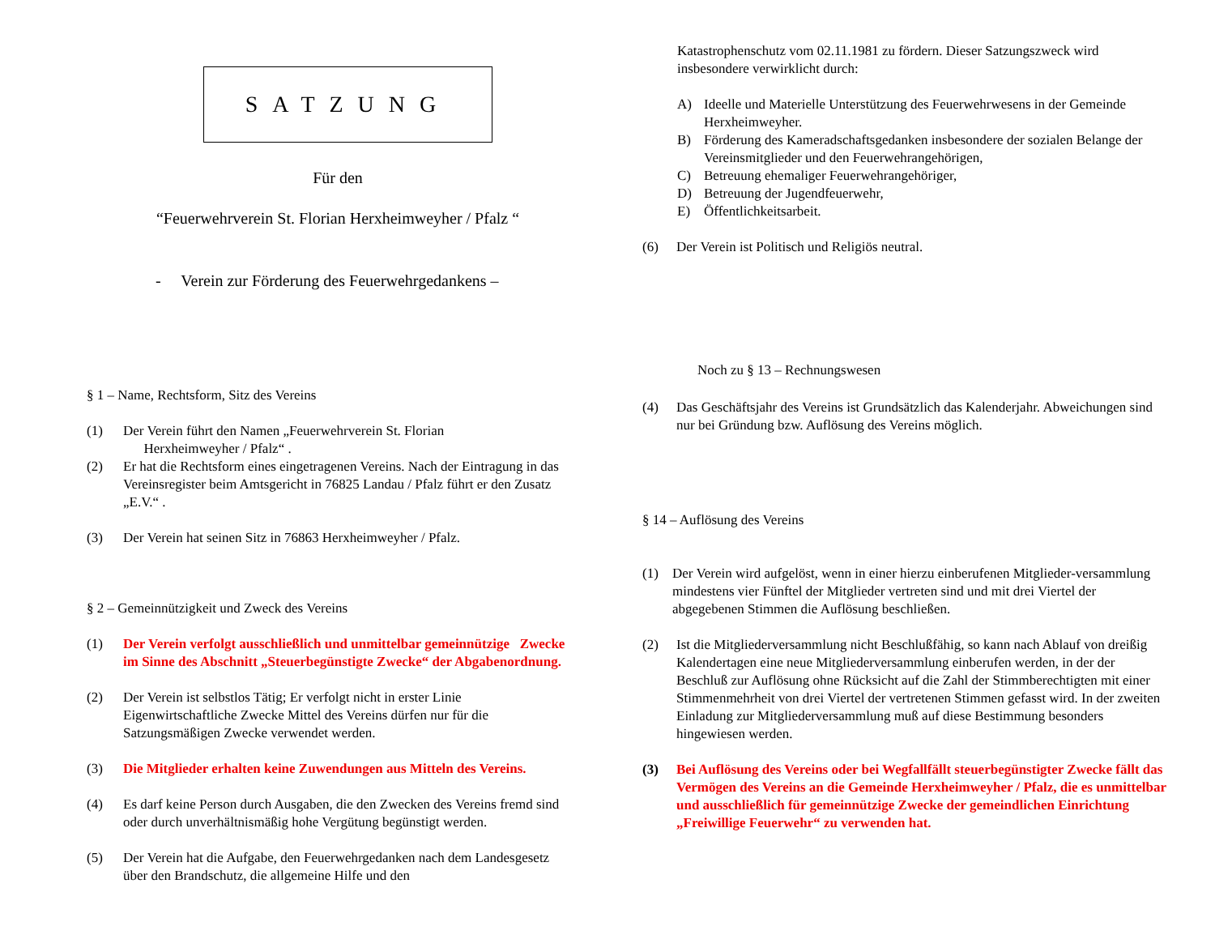SATZUNG
Für den
“Feuerwehrverein St. Florian Herxheimweyher / Pfalz “
- Verein zur Förderung des Feuerwehrgedankens –
§ 1 – Name, Rechtsform, Sitz des Vereins
(1) Der Verein führt den Namen „Feuerwehrverein St. Florian
Herxheimweyher / Pfalz“ .
(2) Er hat die Rechtsform eines eingetragenen Vereins. Nach der Eintragung in das Vereinsregister beim Amtsgericht in 76825 Landau / Pfalz führt er den Zusatz „E.V.“ .
(3) Der Verein hat seinen Sitz in 76863 Herxheimweyher / Pfalz.
§ 2 – Gemeinnützigkeit und Zweck des Vereins
(1) Der Verein verfolgt ausschließlich und unmittelbar gemeinnützige Zwecke im Sinne des Abschnitt „Steuerbegünstigte Zwecke“ der Abgabenordnung.
(2) Der Verein ist selbstlos Tätig; Er verfolgt nicht in erster Linie Eigenwirtschaftliche Zwecke Mittel des Vereins dürfen nur für die Satzungsmäßigen Zwecke verwendet werden.
(3) Die Mitglieder erhalten keine Zuwendungen aus Mitteln des Vereins.
(4) Es darf keine Person durch Ausgaben, die den Zwecken des Vereins fremd sind oder durch unverhältnismäßig hohe Vergütung begünstigt werden.
(5) Der Verein hat die Aufgabe, den Feuerwehrgedanken nach dem Landesgesetz über den Brandschutz, die allgemeine Hilfe und den
Katastrophenschutz vom 02.11.1981 zu fördern. Dieser Satzungszweck wird insbesondere verwirklicht durch:
A) Ideelle und Materielle Unterstützung des Feuerwehrwesens in der Gemeinde Herxheimweyher.
B) Förderung des Kameradschaftsgedanken insbesondere der sozialen Belange der Vereinsmitglieder und den Feuerwehrangehörigen,
C) Betreuung ehemaliger Feuerwehrangehöriger,
D) Betreuung der Jugendfeuerwehr,
E) Öffentlichkeitsarbeit.
(6) Der Verein ist Politisch und Religiös neutral.
Noch zu § 13 – Rechnungswesen
(4) Das Geschäftsjahr des Vereins ist Grundsätzlich das Kalenderjahr. Abweichungen sind nur bei Gründung bzw. Auflösung des Vereins möglich.
§ 14 – Auflösung des Vereins
(1) Der Verein wird aufgelöst, wenn in einer hierzu einberufenen Mitglieder-versammlung mindestens vier Fünftel der Mitglieder vertreten sind und mit drei Viertel der abgegebenen Stimmen die Auflösung beschließen.
(2) Ist die Mitgliederversammlung nicht Beschlußfähig, so kann nach Ablauf von dreißig Kalendertagen eine neue Mitgliederversammlung einberufen werden, in der der Beschluß zur Auflösung ohne Rücksicht auf die Zahl der Stimmberechtigten mit einer Stimmenmehrheit von drei Viertel der vertretenen Stimmen gefasst wird. In der zweiten Einladung zur Mitgliederversammlung muß auf diese Bestimmung besonders hingewiesen werden.
(3) Bei Auflösung des Vereins oder bei Wegfallfällt steuerbegünstigter Zwecke fällt das Vermögen des Vereins an die Gemeinde Herxheimweyher / Pfalz, die es unmittelbar und ausschließlich für gemeinnützige Zwecke der gemeindlichen Einrichtung „Freiwillige Feuerwehr“ zu verwenden hat.